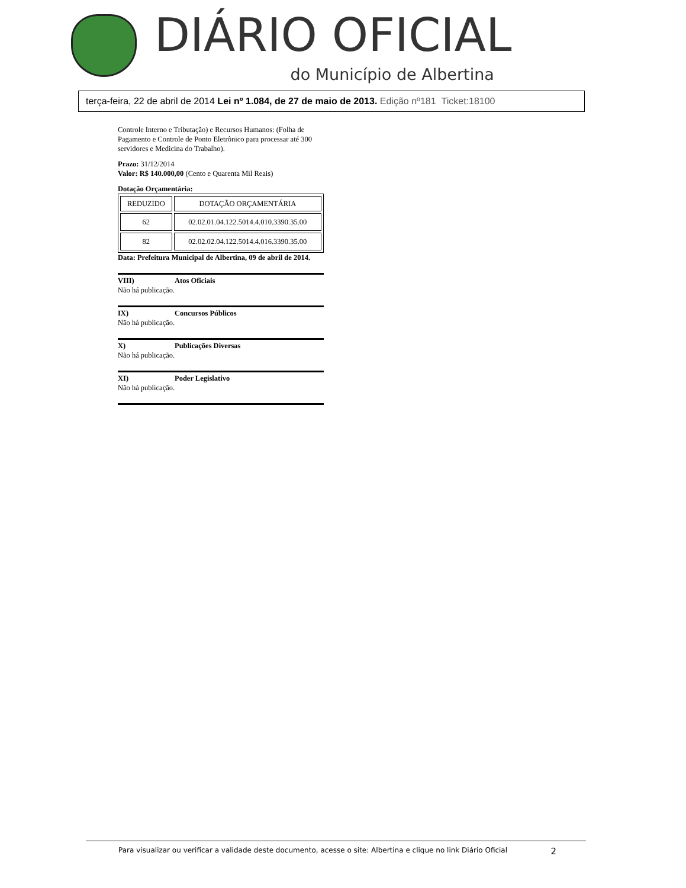DIÁRIO OFICIAL
do Município de Albertina
terça-feira, 22 de abril de 2014 Lei nº 1.084, de 27 de maio de 2013. Edição nº181 Ticket:18100
Controle Interno e Tributação) e Recursos Humanos: (Folha de Pagamento e Controle de Ponto Eletrônico para processar até 300 servidores e Medicina do Trabalho).
Prazo: 31/12/2014
Valor: R$ 140.000,00 (Cento e Quarenta Mil Reais)
Dotação Orçamentária:
| REDUZIDO | DOTAÇÃO ORÇAMENTÁRIA |
| --- | --- |
| 62 | 02.02.01.04.122.5014.4.010.3390.35.00 |
| 82 | 02.02.02.04.122.5014.4.016.3390.35.00 |
Data: Prefeitura Municipal de Albertina, 09 de abril de 2014.
VIII) Atos Oficiais
Não há publicação.
IX) Concursos Públicos
Não há publicação.
X) Publicações Diversas
Não há publicação.
XI) Poder Legislativo
Não há publicação.
Para visualizar ou verificar a validade deste documento, acesse o site: Albertina e clique no link Diário Oficial 2